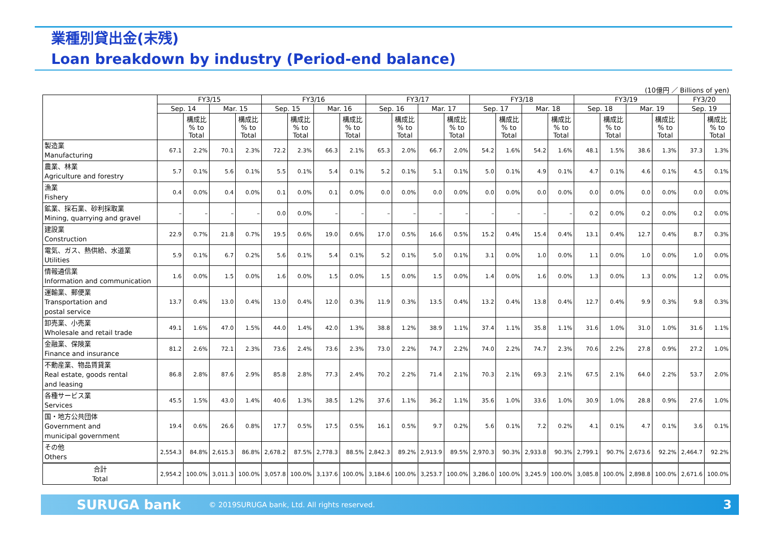業種別貸出金(末残)
Loan breakdown by industry (Period-end balance)
(10億円 ／ Billions of yen)
| | FY3/15 | | | | FY3/16 | | | | FY3/17 | | | | FY3/18 | | | | FY3/19 | | | | FY3/20 | |
| --- | --- | --- | --- | --- | --- | --- | --- | --- | --- | --- | --- | --- | --- | --- | --- | --- | --- | --- | --- | --- | --- | --- |
| | Sep. 14 | | Mar. 15 | | Sep. 15 | | Mar. 16 | | Sep. 16 | | Mar. 17 | | Sep. 17 | | Mar. 18 | | Sep. 18 | | Mar. 19 | | Sep. 19 | |
| | | 構成比 % to Total | | 構成比 % to Total | | 構成比 % to Total | | 構成比 % to Total | | 構成比 % to Total | | 構成比 % to Total | | 構成比 % to Total | | 構成比 % to Total | | 構成比 % to Total | | 構成比 % to Total | | 構成比 % to Total |
| 製造業 Manufacturing | 67.1 | 2.2% | 70.1 | 2.3% | 72.2 | 2.3% | 66.3 | 2.1% | 65.3 | 2.0% | 66.7 | 2.0% | 54.2 | 1.6% | 54.2 | 1.6% | 48.1 | 1.5% | 38.6 | 1.3% | 37.3 | 1.3% |
| 農業、林業 Agriculture and forestry | 5.7 | 0.1% | 5.6 | 0.1% | 5.5 | 0.1% | 5.4 | 0.1% | 5.2 | 0.1% | 5.1 | 0.1% | 5.0 | 0.1% | 4.9 | 0.1% | 4.7 | 0.1% | 4.6 | 0.1% | 4.5 | 0.1% |
| 漁業 Fishery | 0.4 | 0.0% | 0.4 | 0.0% | 0.1 | 0.0% | 0.1 | 0.0% | 0.0 | 0.0% | 0.0 | 0.0% | 0.0 | 0.0% | 0.0 | 0.0% | 0.0 | 0.0% | 0.0 | 0.0% | 0.0 | 0.0% |
| 鉱業、採石業、砂利採取業 Mining, quarrying and gravel | – | – | – | – | 0.0 | 0.0% | – | – | – | – | – | – | – | – | – | – | 0.2 | 0.0% | 0.2 | 0.0% | 0.2 | 0.0% |
| 建設業 Construction | 22.9 | 0.7% | 21.8 | 0.7% | 19.5 | 0.6% | 19.0 | 0.6% | 17.0 | 0.5% | 16.6 | 0.5% | 15.2 | 0.4% | 15.4 | 0.4% | 13.1 | 0.4% | 12.7 | 0.4% | 8.7 | 0.3% |
| 電気、ガス、熱供給、水道業 Utilities | 5.9 | 0.1% | 6.7 | 0.2% | 5.6 | 0.1% | 5.4 | 0.1% | 5.2 | 0.1% | 5.0 | 0.1% | 3.1 | 0.0% | 1.0 | 0.0% | 1.1 | 0.0% | 1.0 | 0.0% | 1.0 | 0.0% |
| 情報通信業 Information and communication | 1.6 | 0.0% | 1.5 | 0.0% | 1.6 | 0.0% | 1.5 | 0.0% | 1.5 | 0.0% | 1.5 | 0.0% | 1.4 | 0.0% | 1.6 | 0.0% | 1.3 | 0.0% | 1.3 | 0.0% | 1.2 | 0.0% |
| 運輸業、郵便業 Transportation and postal service | 13.7 | 0.4% | 13.0 | 0.4% | 13.0 | 0.4% | 12.0 | 0.3% | 11.9 | 0.3% | 13.5 | 0.4% | 13.2 | 0.4% | 13.8 | 0.4% | 12.7 | 0.4% | 9.9 | 0.3% | 9.8 | 0.3% |
| 卸売業、小売業 Wholesale and retail trade | 49.1 | 1.6% | 47.0 | 1.5% | 44.0 | 1.4% | 42.0 | 1.3% | 38.8 | 1.2% | 38.9 | 1.1% | 37.4 | 1.1% | 35.8 | 1.1% | 31.6 | 1.0% | 31.0 | 1.0% | 31.6 | 1.1% |
| 金融業、保険業 Finance and insurance | 81.2 | 2.6% | 72.1 | 2.3% | 73.6 | 2.4% | 73.6 | 2.3% | 73.0 | 2.2% | 74.7 | 2.2% | 74.0 | 2.2% | 74.7 | 2.3% | 70.6 | 2.2% | 27.8 | 0.9% | 27.2 | 1.0% |
| 不動産業、物品賃貸業 Real estate, goods rental and leasing | 86.8 | 2.8% | 87.6 | 2.9% | 85.8 | 2.8% | 77.3 | 2.4% | 70.2 | 2.2% | 71.4 | 2.1% | 70.3 | 2.1% | 69.3 | 2.1% | 67.5 | 2.1% | 64.0 | 2.2% | 53.7 | 2.0% |
| 各種サービス業 Services | 45.5 | 1.5% | 43.0 | 1.4% | 40.6 | 1.3% | 38.5 | 1.2% | 37.6 | 1.1% | 36.2 | 1.1% | 35.6 | 1.0% | 33.6 | 1.0% | 30.9 | 1.0% | 28.8 | 0.9% | 27.6 | 1.0% |
| 国・地方公共団体 Government and municipal government | 19.4 | 0.6% | 26.6 | 0.8% | 17.7 | 0.5% | 17.5 | 0.5% | 16.1 | 0.5% | 9.7 | 0.2% | 5.6 | 0.1% | 7.2 | 0.2% | 4.1 | 0.1% | 4.7 | 0.1% | 3.6 | 0.1% |
| その他 Others | 2,554.3 | 84.8% | 2,615.3 | 86.8% | 2,678.2 | 87.5% | 2,778.3 | 88.5% | 2,842.3 | 89.2% | 2,913.9 | 89.5% | 2,970.3 | 90.3% | 2,933.8 | 90.3% | 2,799.1 | 90.7% | 2,673.6 | 92.2% | 2,464.7 | 92.2% |
| 合計 Total | 2,954.2 | 100.0% | 3,011.3 | 100.0% | 3,057.8 | 100.0% | 3,137.6 | 100.0% | 3,184.6 | 100.0% | 3,253.7 | 100.0% | 3,286.0 | 100.0% | 3,245.9 | 100.0% | 3,085.8 | 100.0% | 2,898.8 | 100.0% | 2,671.6 | 100.0% |
SURUGA bank © 2019SURUGA bank, Ltd. All rights reserved. 3